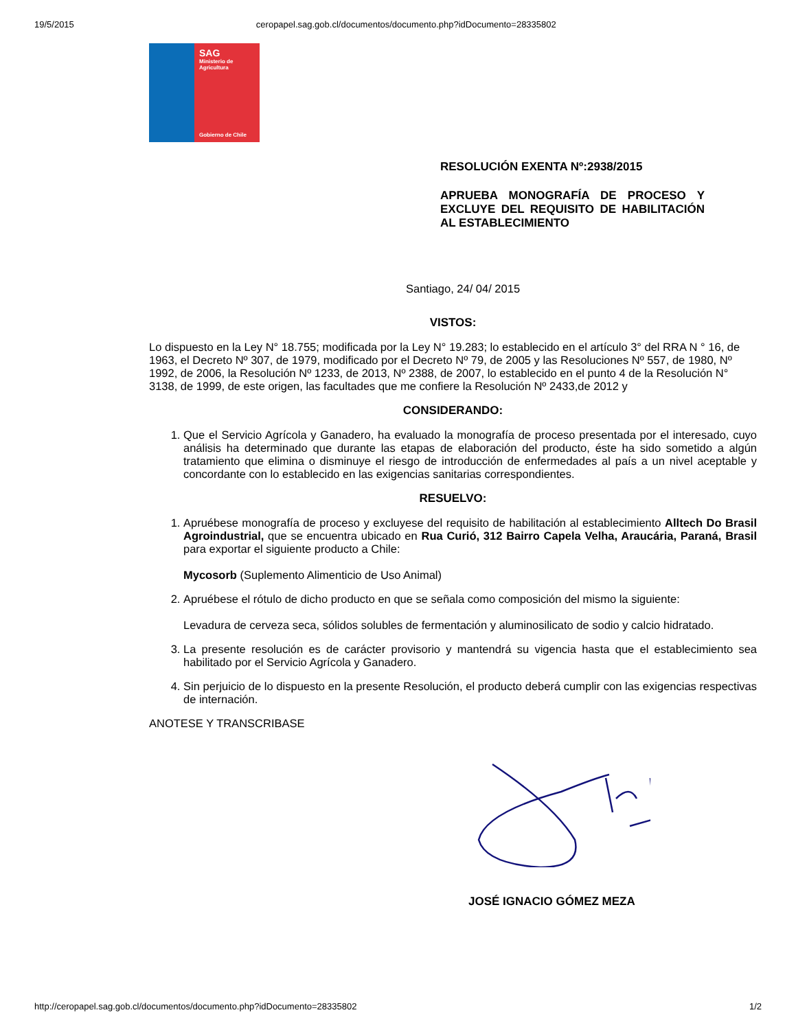19/5/2015 ceropapel.sag.gob.cl/documentos/documento.php?idDocumento=28335802
SAG
Ministerio de Agricultura
Gobierno de Chile
RESOLUCIÓN EXENTA Nº:2938/2015
APRUEBA MONOGRAFÍA DE PROCESO Y EXCLUYE DEL REQUISITO DE HABILITACIÓN AL ESTABLECIMIENTO
Santiago, 24/ 04/ 2015
VISTOS:
Lo dispuesto en la Ley N° 18.755; modificada por la Ley N° 19.283; lo establecido en el artículo 3° del RRA N ° 16, de 1963, el Decreto Nº 307, de 1979, modificado por el Decreto Nº 79, de 2005 y las Resoluciones Nº 557, de 1980, Nº 1992, de 2006, la Resolución Nº 1233, de 2013, Nº 2388, de 2007, lo establecido en el punto 4 de la Resolución N° 3138, de 1999, de este origen, las facultades que me confiere la Resolución Nº 2433,de 2012 y
CONSIDERANDO:
1. Que el Servicio Agrícola y Ganadero, ha evaluado la monografía de proceso presentada por el interesado, cuyo análisis ha determinado que durante las etapas de elaboración del producto, éste ha sido sometido a algún tratamiento que elimina o disminuye el riesgo de introducción de enfermedades al país a un nivel aceptable y concordante con lo establecido en las exigencias sanitarias correspondientes.
RESUELVO:
1. Apruébese monografía de proceso y excluyese del requisito de habilitación al establecimiento Alltech Do Brasil Agroindustrial, que se encuentra ubicado en Rua Curió, 312 Bairro Capela Velha, Araucária, Paraná, Brasil para exportar el siguiente producto a Chile:
Mycosorb (Suplemento Alimenticio de Uso Animal)
2. Apruébese el rótulo de dicho producto en que se señala como composición del mismo la siguiente:
Levadura de cerveza seca, sólidos solubles de fermentación y aluminosilicato de sodio y calcio hidratado.
3. La presente resolución es de carácter provisorio y mantendrá su vigencia hasta que el establecimiento sea habilitado por el Servicio Agrícola y Ganadero.
4. Sin perjuicio de lo dispuesto en la presente Resolución, el producto deberá cumplir con las exigencias respectivas de internación.
ANOTESE Y TRANSCRIBASE
JOSÉ IGNACIO GÓMEZ MEZA
http://ceropapel.sag.gob.cl/documentos/documento.php?idDocumento=28335802 1/2